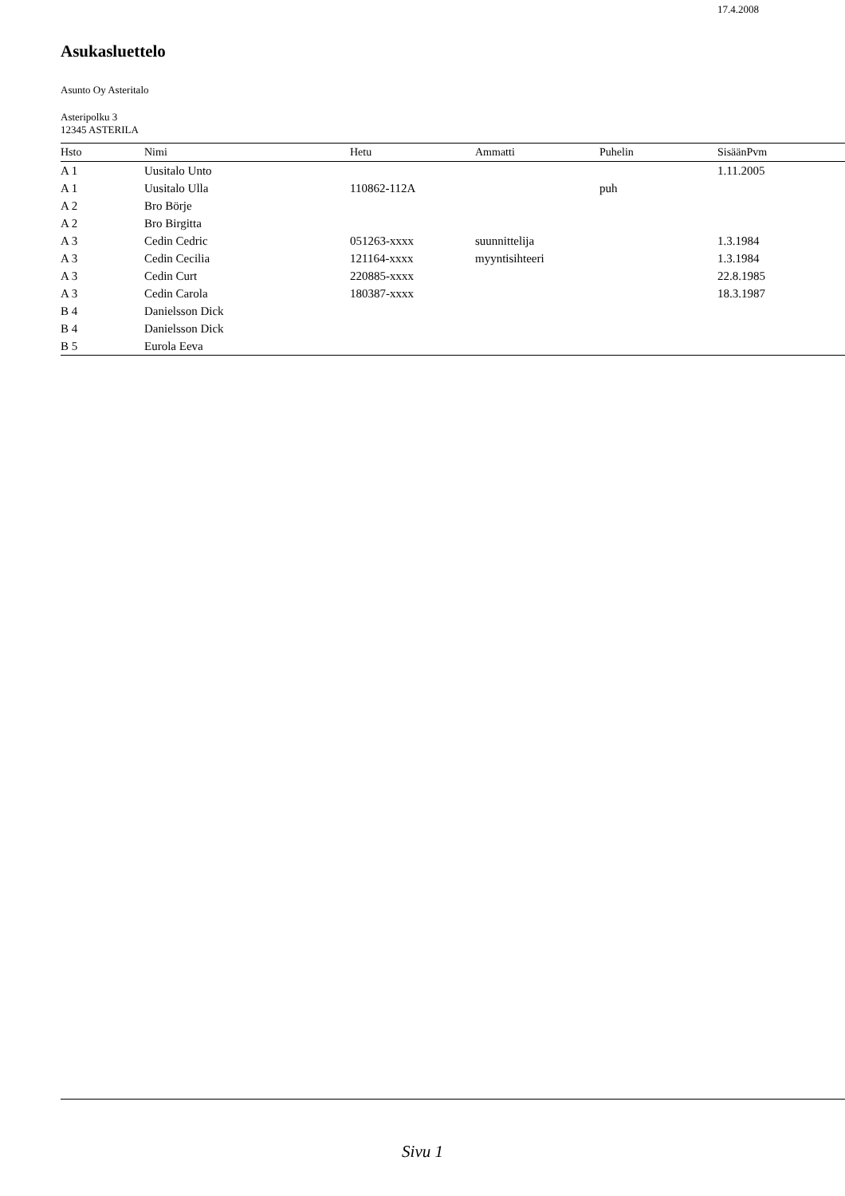17.4.2008
Asukasluettelo
Asunto Oy Asteritalo
Asteripolku 3
12345 ASTERILA
| Hsto | Nimi | Hetu | Ammatti | Puhelin | SisäänPvm |
| --- | --- | --- | --- | --- | --- |
| A 1 | Uusitalo Unto | | | | 1.11.2005 |
| A 1 | Uusitalo Ulla | 110862-112A | | puh | |
| A 2 | Bro Börje | | | | |
| A 2 | Bro Birgitta | | | | |
| A 3 | Cedin Cedric | 051263-xxxx | suunnittelija | | 1.3.1984 |
| A 3 | Cedin Cecilia | 121164-xxxx | myyntisihteeri | | 1.3.1984 |
| A 3 | Cedin Curt | 220885-xxxx | | | 22.8.1985 |
| A 3 | Cedin Carola | 180387-xxxx | | | 18.3.1987 |
| B 4 | Danielsson Dick | | | | |
| B 4 | Danielsson Dick | | | | |
| B 5 | Eurola Eeva | | | | |
Sivu 1